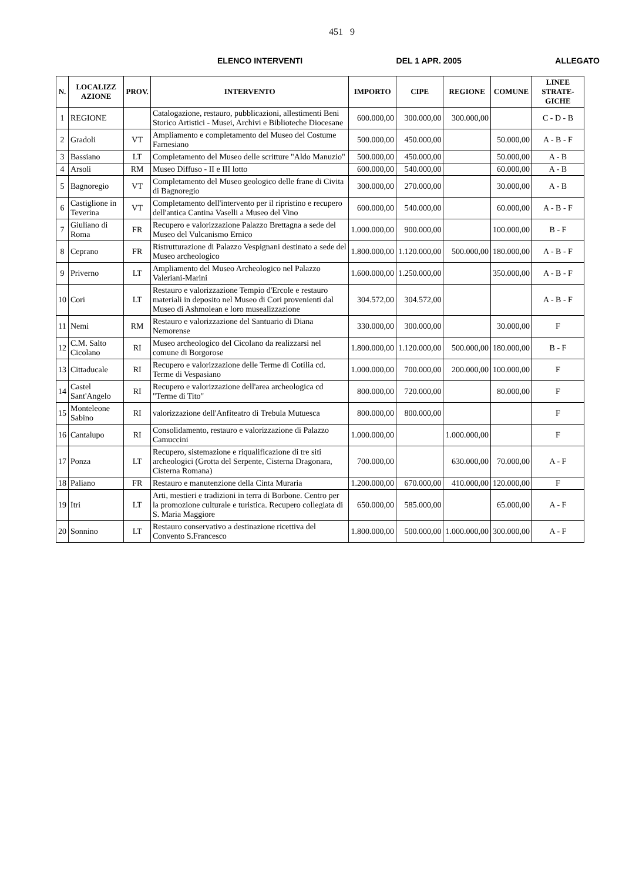451 9
ELENCO INTERVENTI DEL 1 APR. 2005 ALLEGATO
| N. | LOCALIZZ AZIONE | PROV. | INTERVENTO | IMPORTO | CIPE | REGIONE | COMUNE | LINEE STRATE-GICHE |
| --- | --- | --- | --- | --- | --- | --- | --- | --- |
| 1 | REGIONE | | Catalogazione, restauro, pubblicazioni, allestimenti Beni Storico Artistici - Musei, Archivi e Biblioteche Diocesane | 600.000,00 | 300.000,00 | 300.000,00 | | C - D - B |
| 2 | Gradoli | VT | Ampliamento e completamento del Museo del Costume Farnesiano | 500.000,00 | 450.000,00 | | 50.000,00 | A - B - F |
| 3 | Bassiano | LT | Completamento del Museo delle scritture "Aldo Manuzio" | 500.000,00 | 450.000,00 | | 50.000,00 | A - B |
| 4 | Arsoli | RM | Museo Diffuso - II e III lotto | 600.000,00 | 540.000,00 | | 60.000,00 | A - B |
| 5 | Bagnoregio | VT | Completamento del Museo geologico delle frane di Civita di Bagnoregio | 300.000,00 | 270.000,00 | | 30.000,00 | A - B |
| 6 | Castiglione in Teverina | VT | Completamento dell'intervento per il ripristino e recupero dell'antica Cantina Vaselli a Museo del Vino | 600.000,00 | 540.000,00 | | 60.000,00 | A - B - F |
| 7 | Giuliano di Roma | FR | Recupero e valorizzazione Palazzo Brettagna a sede del Museo del Vulcanismo Ernico | 1.000.000,00 | 900.000,00 | | 100.000,00 | B - F |
| 8 | Ceprano | FR | Ristrutturazione di Palazzo Vespignani destinato a sede del Museo archeologico | 1.800.000,00 | 1.120.000,00 | 500.000,00 | 180.000,00 | A - B - F |
| 9 | Priverno | LT | Ampliamento del Museo Archeologico nel Palazzo Valeriani-Marini | 1.600.000,00 | 1.250.000,00 | | 350.000,00 | A - B - F |
| 10 | Cori | LT | Restauro e valorizzazione Tempio d'Ercole e restauro materiali in deposito nel Museo di Cori provenienti dal Museo di Ashmolean e loro musealizzazione | 304.572,00 | 304.572,00 | | | A - B - F |
| 11 | Nemi | RM | Restauro e valorizzazione del Santuario di Diana Nemorense | 330.000,00 | 300.000,00 | | 30.000,00 | F |
| 12 | C.M. Salto Cicolano | RI | Museo archeologico del Cicolano da realizzarsi nel comune di Borgorose | 1.800.000,00 | 1.120.000,00 | 500.000,00 | 180.000,00 | B - F |
| 13 | Cittaducale | RI | Recupero e valorizzazione delle Terme di Cotilia cd. Terme di Vespasiano | 1.000.000,00 | 700.000,00 | 200.000,00 | 100.000,00 | F |
| 14 | Castel Sant'Angelo | RI | Recupero e valorizzazione dell'area archeologica cd "Terme di Tito" | 800.000,00 | 720.000,00 | | 80.000,00 | F |
| 15 | Monteleone Sabino | RI | valorizzazione dell'Anfiteatro di Trebula Mutuesca | 800.000,00 | 800.000,00 | | | F |
| 16 | Cantalupo | RI | Consolidamento, restauro e valorizzazione di Palazzo Camuccini | 1.000.000,00 | | 1.000.000,00 | | F |
| 17 | Ponza | LT | Recupero, sistemazione e riqualificazione di tre siti archeologici (Grotta del Serpente, Cisterna Dragonara, Cisterna Romana) | 700.000,00 | | 630.000,00 | 70.000,00 | A - F |
| 18 | Paliano | FR | Restauro e manutenzione della Cinta Muraria | 1.200.000,00 | 670.000,00 | 410.000,00 | 120.000,00 | F |
| 19 | Itri | LT | Arti, mestieri e tradizioni in terra di Borbone. Centro per la promozione culturale e turistica. Recupero collegiata di S. Maria Maggiore | 650.000,00 | 585.000,00 | | 65.000,00 | A - F |
| 20 | Sonnino | LT | Restauro conservativo a destinazione ricettiva del Convento S.Francesco | 1.800.000,00 | 500.000,00 | 1.000.000,00 | 300.000,00 | A - F |